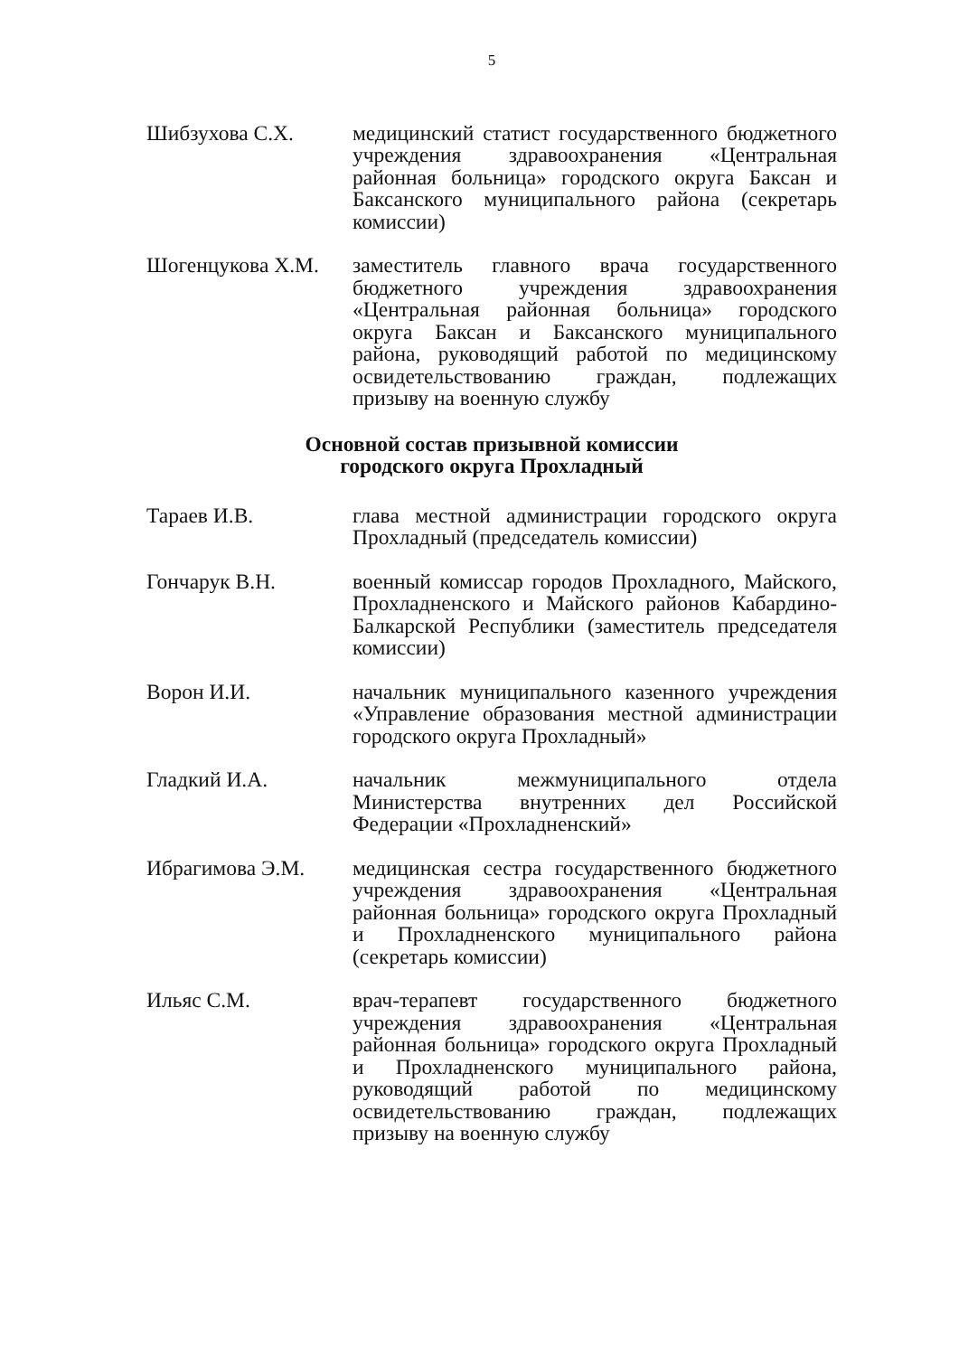5
Шибзухова С.Х. медицинский статист государственного бюджетного учреждения здравоохранения «Центральная районная больница» городского округа Баксан и Баксанского муниципального района (секретарь комиссии)
Шогенцукова Х.М. заместитель главного врача государственного бюджетного учреждения здравоохранения «Центральная районная больница» городского округа Баксан и Баксанского муниципального района, руководящий работой по медицинскому освидетельствованию граждан, подлежащих призыву на военную службу
Основной состав призывной комиссии
городского округа Прохладный
Тараев И.В. глава местной администрации городского округа Прохладный (председатель комиссии)
Гончарук В.Н. военный комиссар городов Прохладного, Майского, Прохладненского и Майского районов Кабардино-Балкарской Республики (заместитель председателя комиссии)
Ворон И.И. начальник муниципального казенного учреждения «Управление образования местной администрации городского округа Прохладный»
Гладкий И.А. начальник межмуниципального отдела Министерства внутренних дел Российской Федерации «Прохладненский»
Ибрагимова Э.М. медицинская сестра государственного бюджетного учреждения здравоохранения «Центральная районная больница» городского округа Прохладный и Прохладненского муниципального района (секретарь комиссии)
Ильяс С.М. врач-терапевт государственного бюджетного учреждения здравоохранения «Центральная районная больница» городского округа Прохладный и Прохладненского муниципального района, руководящий работой по медицинскому освидетельствованию граждан, подлежащих призыву на военную службу